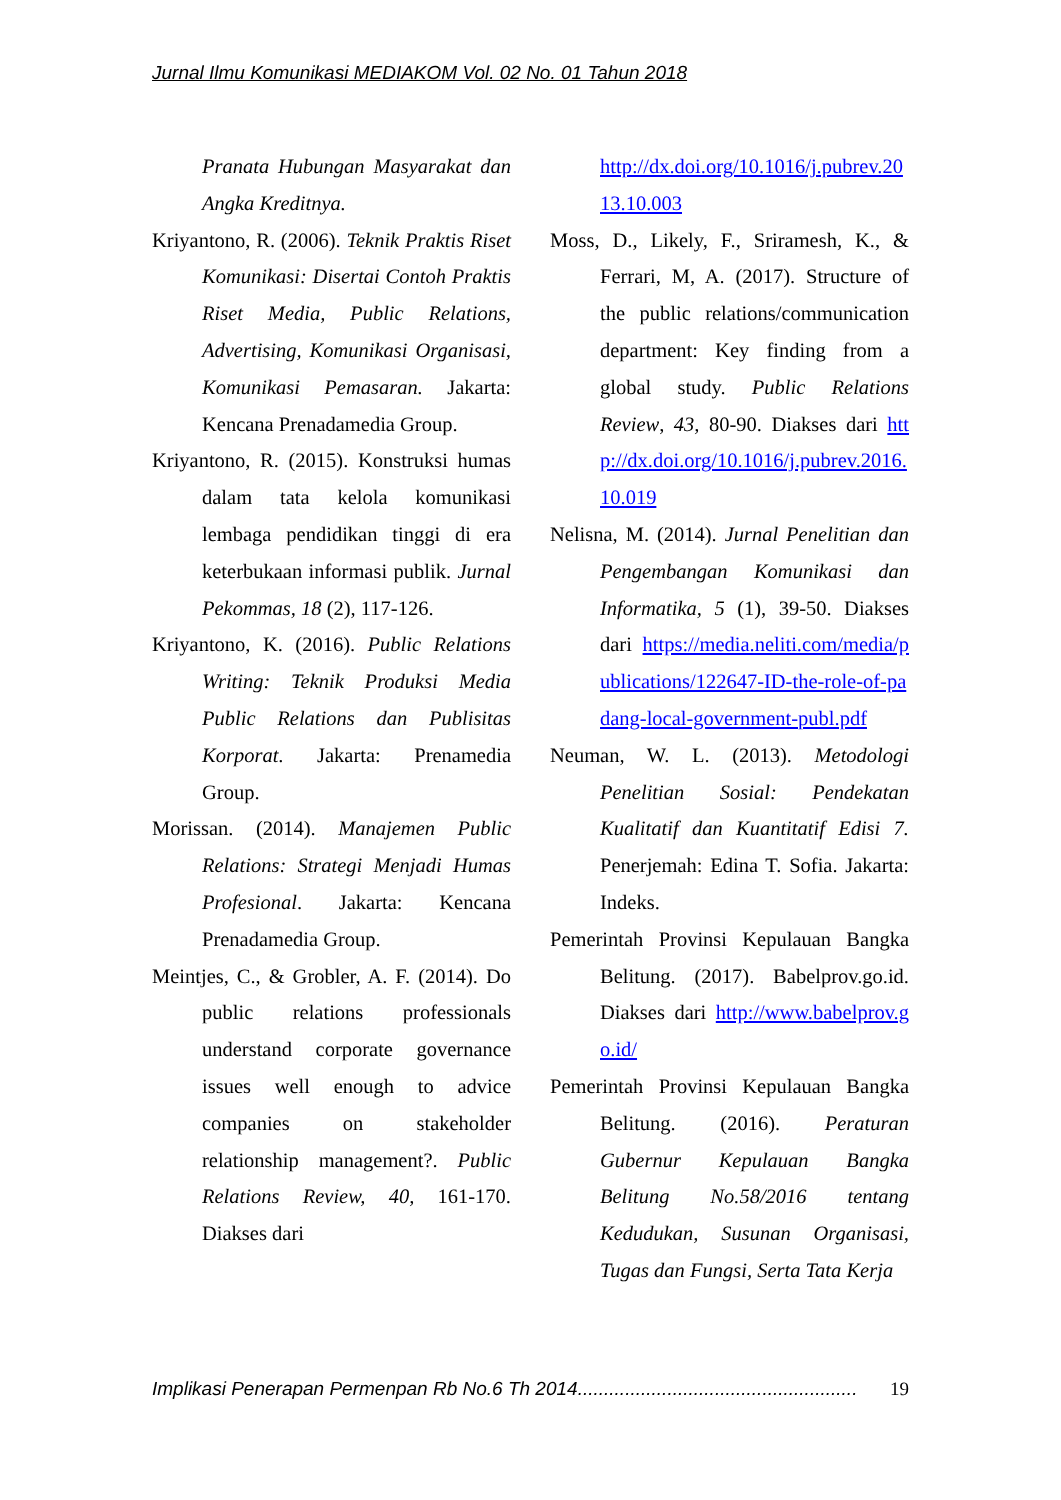Jurnal Ilmu Komunikasi MEDIAKOM Vol. 02 No. 01 Tahun 2018
Pranata Hubungan Masyarakat dan Angka Kreditnya.
Kriyantono, R. (2006). Teknik Praktis Riset Komunikasi: Disertai Contoh Praktis Riset Media, Public Relations, Advertising, Komunikasi Organisasi, Komunikasi Pemasaran. Jakarta: Kencana Prenadamedia Group.
Kriyantono, R. (2015). Konstruksi humas dalam tata kelola komunikasi lembaga pendidikan tinggi di era keterbukaan informasi publik. Jurnal Pekommas, 18 (2), 117-126.
Kriyantono, K. (2016). Public Relations Writing: Teknik Produksi Media Public Relations dan Publisitas Korporat. Jakarta: Prenamedia Group.
Morissan. (2014). Manajemen Public Relations: Strategi Menjadi Humas Profesional. Jakarta: Kencana Prenadamedia Group.
Meintjes, C., & Grobler, A. F. (2014). Do public relations professionals understand corporate governance issues well enough to advice companies on stakeholder relationship management?. Public Relations Review, 40, 161-170. Diakses dari
http://dx.doi.org/10.1016/j.pubrev.2013.10.003
Moss, D., Likely, F., Sriramesh, K., & Ferrari, M, A. (2017). Structure of the public relations/communication department: Key finding from a global study. Public Relations Review, 43, 80-90. Diakses dari http://dx.doi.org/10.1016/j.pubrev.2016.10.019
Nelisna, M. (2014). Jurnal Penelitian dan Pengembangan Komunikasi dan Informatika, 5 (1), 39-50. Diakses dari https://media.neliti.com/media/publications/122647-ID-the-role-of-padang-local-government-publ.pdf
Neuman, W. L. (2013). Metodologi Penelitian Sosial: Pendekatan Kualitatif dan Kuantitatif Edisi 7. Penerjemah: Edina T. Sofia. Jakarta: Indeks.
Pemerintah Provinsi Kepulauan Bangka Belitung. (2017). Babelprov.go.id. Diakses dari http://www.babelprov.go.id/
Pemerintah Provinsi Kepulauan Bangka Belitung. (2016). Peraturan Gubernur Kepulauan Bangka Belitung No.58/2016 tentang Kedudukan, Susunan Organisasi, Tugas dan Fungsi, Serta Tata Kerja
Implikasi Penerapan Permenpan Rb No.6 Th 2014..................................................... 19